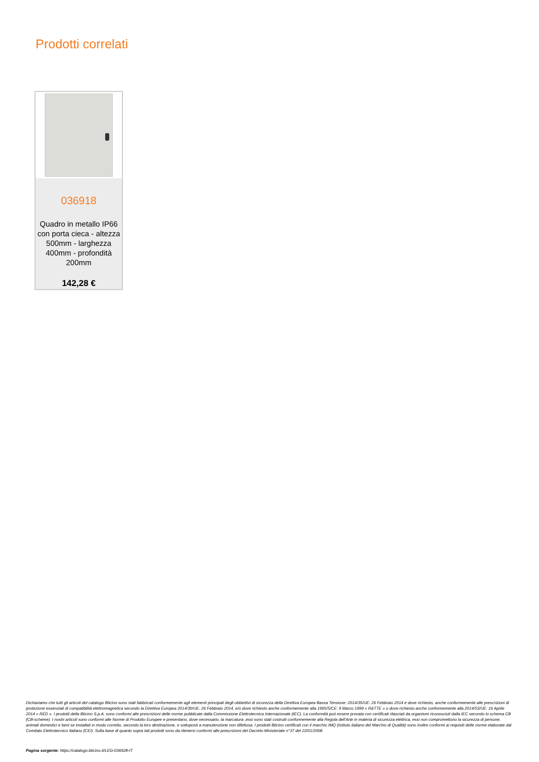Prodotti correlati
036918
Quadro in metallo IP66 con porta cieca - altezza 500mm - larghezza 400mm - profondità 200mm
142,28 €
Dichiariamo che tutti gli articoli del catalogo Bticino sono stati fabbricati conformemente agli elementi principali degli obbiettivi di sicurezza della Direttiva Europea Bassa Tensione: 2014/35/UE: 26 Febbraio 2014 e dove richiesto, anche conformemente alle prescrizioni di protezione essenziali di compatibilità elettromagnetica secondo la Direttiva Europea 2014/30/UE: 26 Febbraio 2014, e/o dove richiesto anche conformemente alla 1995/5/CE: 9 Marzo 1999 « R&TTE » o dove richiesto anche conformemente alla 2014/53/UE: 16 Aprile 2014 « RED ». I prodotti della Bticino S.p.A. sono conformi alle prescrizioni delle norme pubblicate dalla Commissione Elettrotecnica Internazionale (IEC). La conformità può essere provata con certificati rilasciati da organismi riconosciuti dalla IEC secondo lo schema CB (CB-scheme). I nostri articoli sono conformi alle Norme di Prodotto Europee e presentano, dove necessario, la marcatura ,essi sono stati costruiti conformemente alla Regola dell'Arte in materia di sicurezza elettrica, essi non compromettono la sicurezza di persone, animali domestici e beni se installati in modo corretto, secondo la loro destinazione, e sottoposti a manutenzione non difettosa. I prodotti Bticino certificati con il marchio IMQ (Istituto italiano del Marchio di Qualità) sono inoltre conformi ai requisiti delle norme elaborate dal Comitato Elettrotecnico Italiano (CEI). Sulla base di quanto sopra tali prodotti sono da ritenersi conformi alle prescrizioni del Decreto Ministeriale n°37 del 22/01/2008.
Pagina sorgente: https://catalogo.bticino.it/LEG-036928-IT